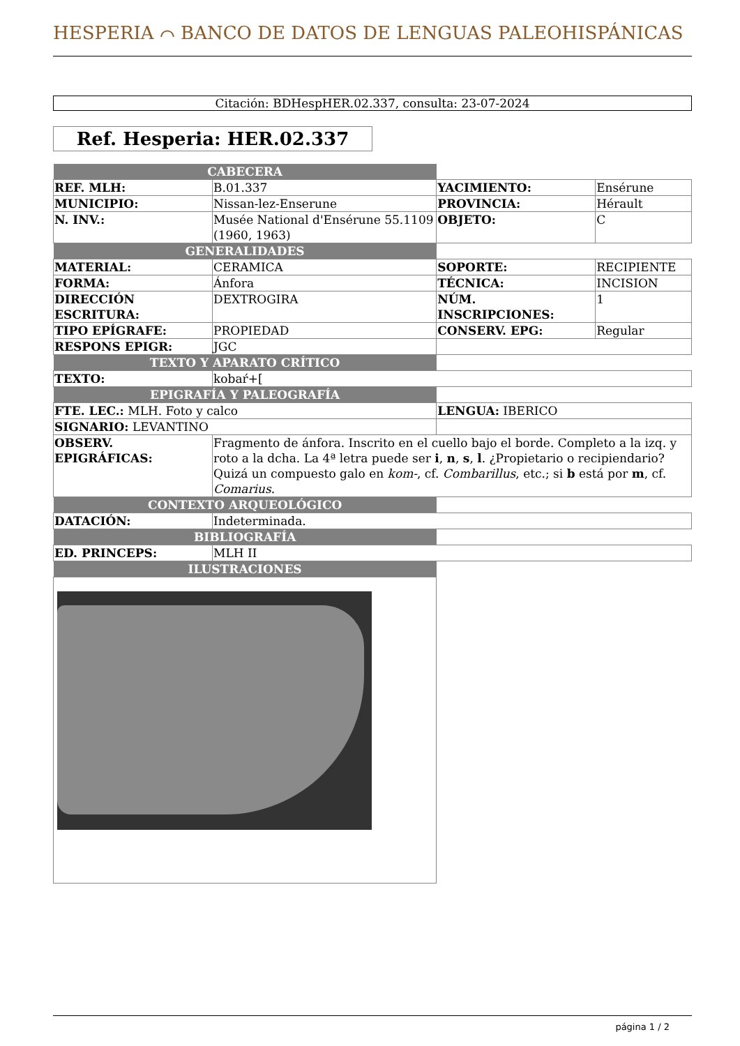HESPERIA ⌒ BANCO DE DATOS DE LENGUAS PALEOHISPÁNICAS
Citación: BDHespHER.02.337, consulta: 23-07-2024
Ref. Hesperia: HER.02.337
| CABECERA | | | |
| REF. MLH: | B.01.337 | YACIMIENTO: | Ensérune |
| MUNICIPIO: | Nissan-lez-Enserune | PROVINCIA: | Hérault |
| N. INV.: | Musée National d'Ensérune 55.1109 (1960, 1963) | OBJETO: | C |
| GENERALIDADES | | | |
| MATERIAL: | CERAMICA | SOPORTE: | RECIPIENTE |
| FORMA: | Ánfora | TÉCNICA: | INCISION |
| DIRECCIÓN ESCRITURA: | DEXTROGIRA | NÚM. INSCRIPCIONES: | 1 |
| TIPO EPÍGRAFE: | PROPIEDAD | CONSERV. EPG: | Regular |
| RESPONS EPIGR: | JGC | | |
| TEXTO Y APARATO CRÍTICO | | | |
| TEXTO: | kobaŕ+[ | | |
| EPIGRAFÍA Y PALEOGRAFÍA | | | |
| FTE. LEC.: MLH. Foto y calco | | LENGUA: IBERICO | |
| SIGNARIO: LEVANTINO | | | |
| OBSERV. EPIGRÁFICAS: | Fragmento de ánfora. Inscrito en el cuello bajo el borde. Completo a la izq. y roto a la dcha. La 4ª letra puede ser i , n , s , l . ¿Propietario o recipiendario? Quizá un compuesto galo en kom- , cf. Combarillus , etc.; si b está por m , cf. Comarius . | | |
| CONTEXTO ARQUEOLÓGICO | | | |
| DATACIÓN: | Indeterminada. | | |
| BIBLIOGRAFÍA | | | |
| ED. PRINCEPS: | MLH II | | |
| ILUSTRACIONES | | | |
página 1 / 2